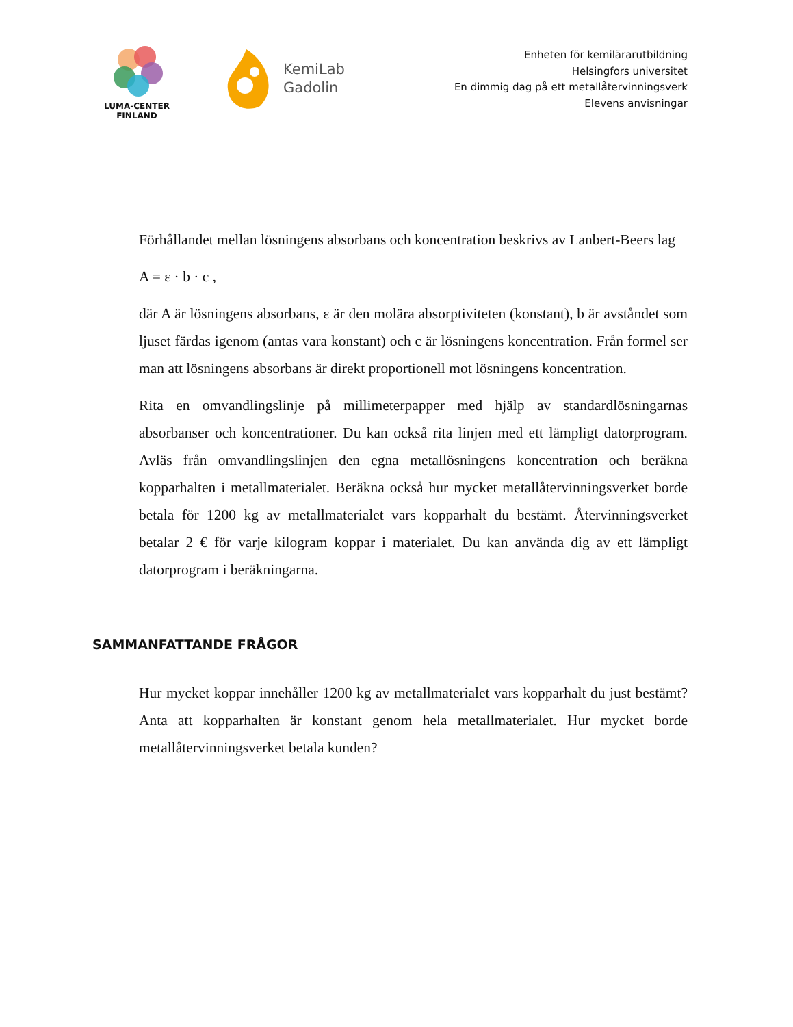LUMA-CENTER
FINLAND
KemiLab
Gadolin
Enheten för kemilärarutbildning
Helsingfors universitet
En dimmig dag på ett metallåtervinningsverk
Elevens anvisningar
Förhållandet mellan lösningens absorbans och koncentration beskrivs av Lanbert-Beers lag
A = ε · b · c ,
där A är lösningens absorbans, ε är den molära absorptiviteten (konstant), b är avståndet som ljuset färdas igenom (antas vara konstant) och c är lösningens koncentration. Från formel ser man att lösningens absorbans är direkt proportionell mot lösningens koncentration.
Rita en omvandlingslinje på millimeterpapper med hjälp av standardlösningarnas absorbanser och koncentrationer. Du kan också rita linjen med ett lämpligt datorprogram. Avläs från omvandlingslinjen den egna metallösningens koncentration och beräkna kopparhalten i metallmaterialet. Beräkna också hur mycket metallåtervinningsverket borde betala för 1200 kg av metallmaterialet vars kopparhalt du bestämt. Återvinningsverket betalar 2 € för varje kilogram koppar i materialet. Du kan använda dig av ett lämpligt datorprogram i beräkningarna.
SAMMANFATTANDE FRÅGOR
Hur mycket koppar innehåller 1200 kg av metallmaterialet vars kopparhalt du just bestämt? Anta att kopparhalten är konstant genom hela metallmaterialet. Hur mycket borde metallåtervinningsverket betala kunden?